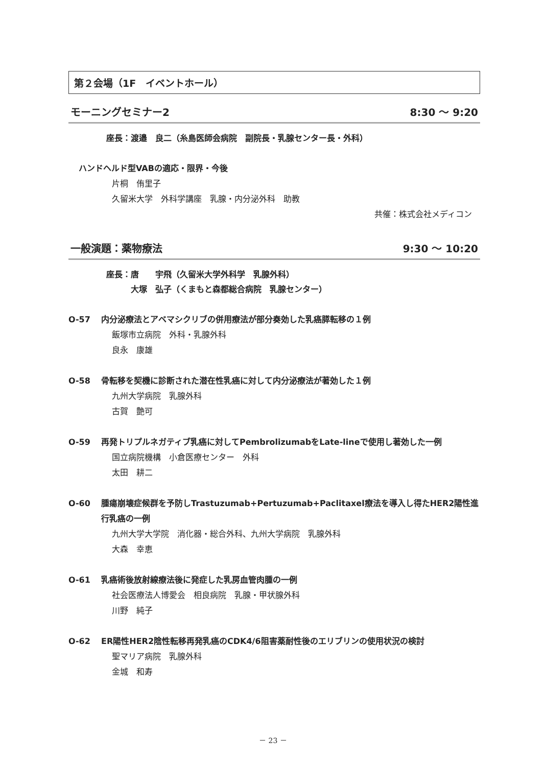第２会場（1F　イベントホール）
モーニングセミナー2 8:30 ～ 9:20
座長：渡邉　良二（糸島医師会病院　副院長・乳腺センター長・外科）
ハンドヘルド型VABの適応・限界・今後
片桐　侑里子
久留米大学　外科学講座　乳腺・内分泌外科　助教
共催：株式会社メディコン
一般演題：薬物療法 9:30 ～ 10:20
座長：唐　　宇飛（久留米大学外科学　乳腺外科）
　　　大塚　弘子（くまもと森都総合病院　乳腺センター）
O-57 内分泌療法とアベマシクリブの併用療法が部分奏効した乳癌膵転移の１例
飯塚市立病院　外科・乳腺外科
良永　康雄
O-58 骨転移を契機に診断された潜在性乳癌に対して内分泌療法が著効した１例
九州大学病院　乳腺外科
古賀　艶可
O-59 再発トリプルネガティブ乳癌に対してPembrolizumabをLate-lineで使用し著効した一例
国立病院機構　小倉医療センター　外科
太田　耕二
O-60 腫瘍崩壊症候群を予防しTrastuzumab+Pertuzumab+Paclitaxel療法を導入し得たHER2陽性進行乳癌の一例
九州大学大学院　消化器・総合外科、九州大学病院　乳腺外科
大森　幸恵
O-61 乳癌術後放射線療法後に発症した乳房血管肉腫の一例
社会医療法人博愛会　相良病院　乳腺・甲状腺外科
川野　純子
O-62 ER陽性HER2陰性転移再発乳癌のCDK4/6阻害薬耐性後のエリブリンの使用状況の検討
聖マリア病院　乳腺外科
金城　和寿
－ 23 －